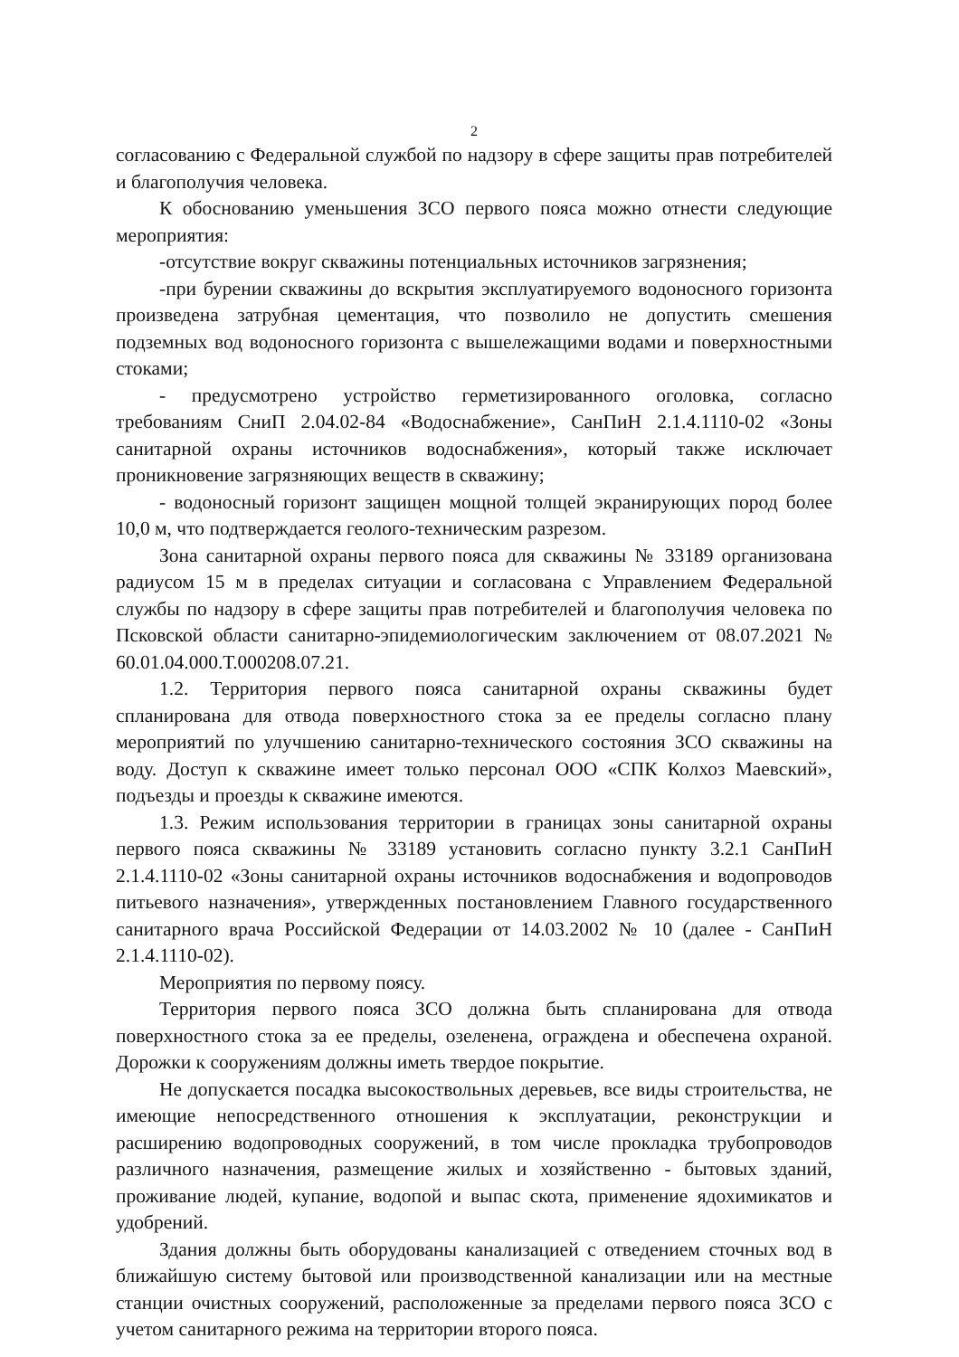2
согласованию с Федеральной службой по надзору в сфере защиты прав потребителей и благополучия человека.
К обоснованию уменьшения ЗСО первого пояса можно отнести следующие мероприятия:
-отсутствие вокруг скважины потенциальных источников загрязнения;
-при бурении скважины до вскрытия эксплуатируемого водоносного горизонта произведена затрубная цементация, что позволило не допустить смешения подземных вод водоносного горизонта с вышележащими водами и поверхностными стоками;
- предусмотрено устройство герметизированного оголовка, согласно требованиям СниП 2.04.02-84 «Водоснабжение», СанПиН 2.1.4.1110-02 «Зоны санитарной охраны источников водоснабжения», который также исключает проникновение загрязняющих веществ в скважину;
- водоносный горизонт защищен мощной толщей экранирующих пород более 10,0 м, что подтверждается геолого-техническим разрезом.
Зона санитарной охраны первого пояса для скважины № 33189 организована радиусом 15 м в пределах ситуации и согласована с Управлением Федеральной службы по надзору в сфере защиты прав потребителей и благополучия человека по Псковской области санитарно-эпидемиологическим заключением от 08.07.2021 № 60.01.04.000.Т.000208.07.21.
1.2. Территория первого пояса санитарной охраны скважины будет спланирована для отвода поверхностного стока за ее пределы согласно плану мероприятий по улучшению санитарно-технического состояния ЗСО скважины на воду. Доступ к скважине имеет только персонал ООО «СПК Колхоз Маевский», подъезды и проезды к скважине имеются.
1.3. Режим использования территории в границах зоны санитарной охраны первого пояса скважины № 33189 установить согласно пункту 3.2.1 СанПиН 2.1.4.1110-02 «Зоны санитарной охраны источников водоснабжения и водопроводов питьевого назначения», утвержденных постановлением Главного государственного санитарного врача Российской Федерации от 14.03.2002 № 10 (далее - СанПиН 2.1.4.1110-02).
Мероприятия по первому поясу.
Территория первого пояса ЗСО должна быть спланирована для отвода поверхностного стока за ее пределы, озеленена, ограждена и обеспечена охраной. Дорожки к сооружениям должны иметь твердое покрытие.
Не допускается посадка высокоствольных деревьев, все виды строительства, не имеющие непосредственного отношения к эксплуатации, реконструкции и расширению водопроводных сооружений, в том числе прокладка трубопроводов различного назначения, размещение жилых и хозяйственно - бытовых зданий, проживание людей, купание, водопой и выпас скота, применение ядохимикатов и удобрений.
Здания должны быть оборудованы канализацией с отведением сточных вод в ближайшую систему бытовой или производственной канализации или на местные станции очистных сооружений, расположенные за пределами первого пояса ЗСО с учетом санитарного режима на территории второго пояса.